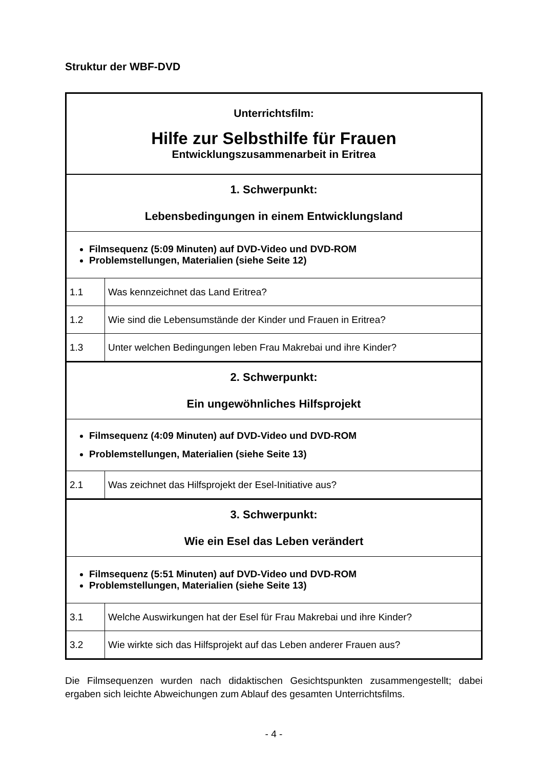Struktur der WBF-DVD
| Unterrichtsfilm: Hilfe zur Selbsthilfe für Frauen Entwicklungszusammenarbeit in Eritrea | |
| 1. Schwerpunkt: Lebensbedingungen in einem Entwicklungsland | |
| Filmsequenz (5:09 Minuten) auf DVD-Video und DVD-ROM Problemstellungen, Materialien (siehe Seite 12) | |
| 1.1 | Was kennzeichnet das Land Eritrea? |
| 1.2 | Wie sind die Lebensumstände der Kinder und Frauen in Eritrea? |
| 1.3 | Unter welchen Bedingungen leben Frau Makrebai und ihre Kinder? |
| 2. Schwerpunkt: Ein ungewöhnliches Hilfsprojekt | |
| Filmsequenz (4:09 Minuten) auf DVD-Video und DVD-ROM Problemstellungen, Materialien (siehe Seite 13) | |
| 2.1 | Was zeichnet das Hilfsprojekt der Esel-Initiative aus? |
| 3. Schwerpunkt: Wie ein Esel das Leben verändert | |
| Filmsequenz (5:51 Minuten) auf DVD-Video und DVD-ROM Problemstellungen, Materialien (siehe Seite 13) | |
| 3.1 | Welche Auswirkungen hat der Esel für Frau Makrebai und ihre Kinder? |
| 3.2 | Wie wirkte sich das Hilfsprojekt auf das Leben anderer Frauen aus? |
Die Filmsequenzen wurden nach didaktischen Gesichtspunkten zusammengestellt; dabei ergaben sich leichte Abweichungen zum Ablauf des gesamten Unterrichtsfilms.
- 4 -